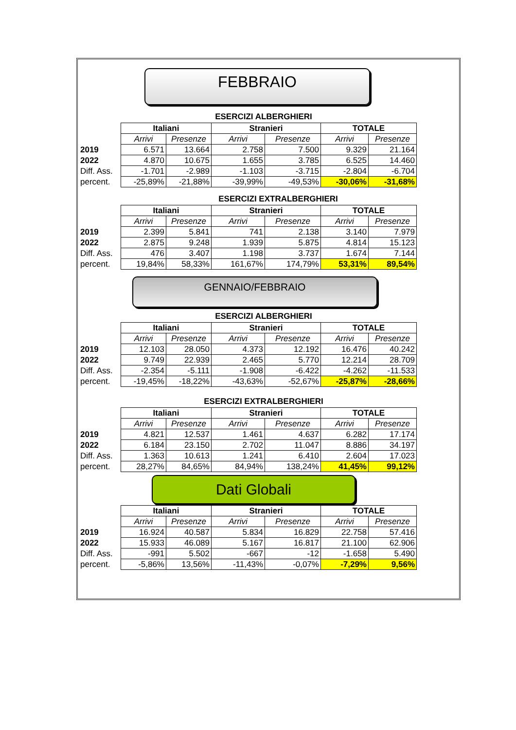FEBBRAIO
ESERCIZI ALBERGHIERI
| | Italiani | | Stranieri | | TOTALE | |
| | Arrivi | Presenze | Arrivi | Presenze | Arrivi | Presenze |
| 2019 | 6.571 | 13.664 | 2.758 | 7.500 | 9.329 | 21.164 |
| 2022 | 4.870 | 10.675 | 1.655 | 3.785 | 6.525 | 14.460 |
| Diff. Ass. | -1.701 | -2.989 | -1.103 | -3.715 | -2.804 | -6.704 |
| percent. | -25,89% | -21,88% | -39,99% | -49,53% | -30,06% | -31,68% |
ESERCIZI EXTRALBERGHIERI
| | Italiani | | Stranieri | | TOTALE | |
| | Arrivi | Presenze | Arrivi | Presenze | Arrivi | Presenze |
| 2019 | 2.399 | 5.841 | 741 | 2.138 | 3.140 | 7.979 |
| 2022 | 2.875 | 9.248 | 1.939 | 5.875 | 4.814 | 15.123 |
| Diff. Ass. | 476 | 3.407 | 1.198 | 3.737 | 1.674 | 7.144 |
| percent. | 19,84% | 58,33% | 161,67% | 174,79% | 53,31% | 89,54% |
GENNAIO/FEBBRAIO
ESERCIZI ALBERGHIERI
| | Italiani | | Stranieri | | TOTALE | |
| | Arrivi | Presenze | Arrivi | Presenze | Arrivi | Presenze |
| 2019 | 12.103 | 28.050 | 4.373 | 12.192 | 16.476 | 40.242 |
| 2022 | 9.749 | 22.939 | 2.465 | 5.770 | 12.214 | 28.709 |
| Diff. Ass. | -2.354 | -5.111 | -1.908 | -6.422 | -4.262 | -11.533 |
| percent. | -19,45% | -18,22% | -43,63% | -52,67% | -25,87% | -28,66% |
ESERCIZI EXTRALBERGHIERI
| | Italiani | | Stranieri | | TOTALE | |
| | Arrivi | Presenze | Arrivi | Presenze | Arrivi | Presenze |
| 2019 | 4.821 | 12.537 | 1.461 | 4.637 | 6.282 | 17.174 |
| 2022 | 6.184 | 23.150 | 2.702 | 11.047 | 8.886 | 34.197 |
| Diff. Ass. | 1.363 | 10.613 | 1.241 | 6.410 | 2.604 | 17.023 |
| percent. | 28,27% | 84,65% | 84,94% | 138,24% | 41,45% | 99,12% |
Dati Globali
| | Italiani | | Stranieri | | TOTALE | |
| | Arrivi | Presenze | Arrivi | Presenze | Arrivi | Presenze |
| 2019 | 16.924 | 40.587 | 5.834 | 16.829 | 22.758 | 57.416 |
| 2022 | 15.933 | 46.089 | 5.167 | 16.817 | 21.100 | 62.906 |
| Diff. Ass. | -991 | 5.502 | -667 | -12 | -1.658 | 5.490 |
| percent. | -5,86% | 13,56% | -11,43% | -0,07% | -7,29% | 9,56% |